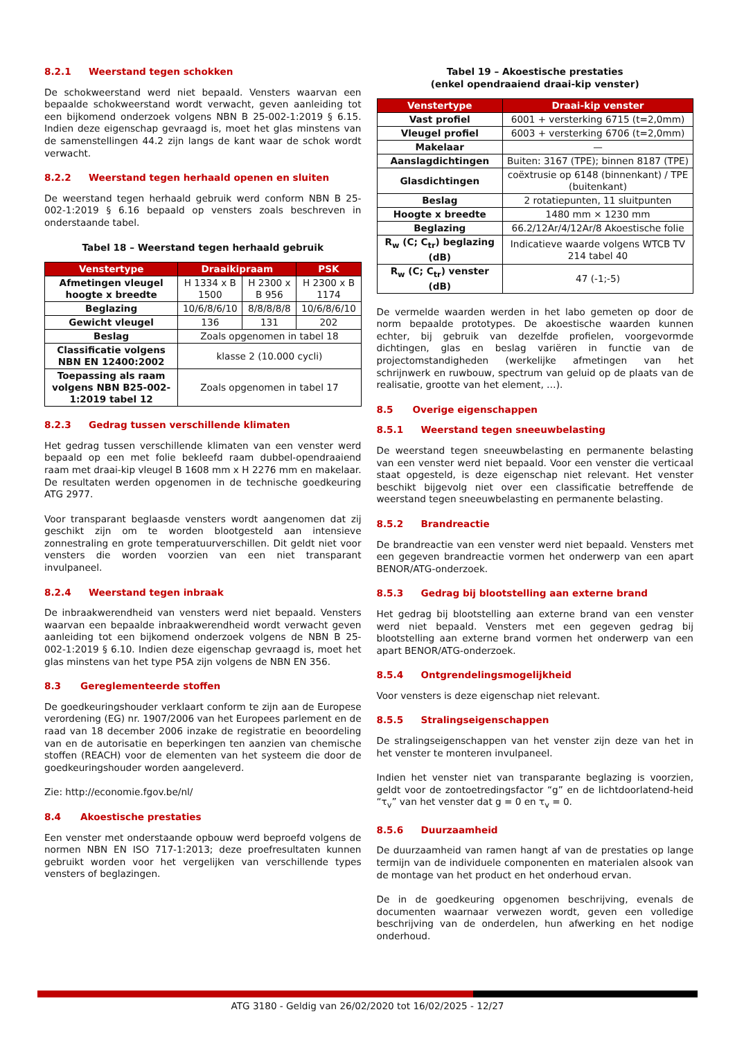8.2.1 Weerstand tegen schokken
De schokweerstand werd niet bepaald. Vensters waarvan een bepaalde schokweerstand wordt verwacht, geven aanleiding tot een bijkomend onderzoek volgens NBN B 25-002-1:2019 § 6.15. Indien deze eigenschap gevraagd is, moet het glas minstens van de samenstellingen 44.2 zijn langs de kant waar de schok wordt verwacht.
8.2.2 Weerstand tegen herhaald openen en sluiten
De weerstand tegen herhaald gebruik werd conform NBN B 25-002-1:2019 § 6.16 bepaald op vensters zoals beschreven in onderstaande tabel.
Tabel 18 – Weerstand tegen herhaald gebruik
| Venstertype | Draaikipraam | | PSK |
| --- | --- | --- | --- |
| Afmetingen vleugel hoogte x breedte | H 1334 x B 1500 | H 2300 x B 956 | H 2300 x B 1174 |
| Beglazing | 10/6/8/6/10 | 8/8/8/8/8 | 10/6/8/6/10 |
| Gewicht vleugel | 136 | 131 | 202 |
| Beslag | Zoals opgenomen in tabel 18 | | |
| Classificatie volgens NBN EN 12400:2002 | klasse 2 (10.000 cycli) | | |
| Toepassing als raam volgens NBN B25-002-1:2019 tabel 12 | Zoals opgenomen in tabel 17 | | |
8.2.3 Gedrag tussen verschillende klimaten
Het gedrag tussen verschillende klimaten van een venster werd bepaald op een met folie bekleefd raam dubbel-opendraaiend raam met draai-kip vleugel B 1608 mm x H 2276 mm en makelaar. De resultaten werden opgenomen in de technische goedkeuring ATG 2977.
Voor transparant beglaasde vensters wordt aangenomen dat zij geschikt zijn om te worden blootgesteld aan intensieve zonnestraling en grote temperatuurverschillen. Dit geldt niet voor vensters die worden voorzien van een niet transparant invulpaneel.
8.2.4 Weerstand tegen inbraak
De inbraakwerendheid van vensters werd niet bepaald. Vensters waarvan een bepaalde inbraakwerendheid wordt verwacht geven aanleiding tot een bijkomend onderzoek volgens de NBN B 25-002-1:2019 § 6.10. Indien deze eigenschap gevraagd is, moet het glas minstens van het type P5A zijn volgens de NBN EN 356.
8.3 Gereglementeerde stoffen
De goedkeuringshouder verklaart conform te zijn aan de Europese verordening (EG) nr. 1907/2006 van het Europees parlement en de raad van 18 december 2006 inzake de registratie en beoordeling van en de autorisatie en beperkingen ten aanzien van chemische stoffen (REACH) voor de elementen van het systeem die door de goedkeuringshouder worden aangeleverd.
Zie: http://economie.fgov.be/nl/
8.4 Akoestische prestaties
Een venster met onderstaande opbouw werd beproefd volgens de normen NBN EN ISO 717-1:2013; deze proefresultaten kunnen gebruikt worden voor het vergelijken van verschillende types vensters of beglazingen.
Tabel 19 – Akoestische prestaties
(enkel opendraaiend draai-kip venster)
| Venstertype | Draai-kip venster |
| --- | --- |
| Vast profiel | 6001 + versterking 6715 (t=2,0mm) |
| Vleugel profiel | 6003 + versterking 6706 (t=2,0mm) |
| Makelaar | — |
| Aanslagdichtingen | Buiten: 3167 (TPE); binnen 8187 (TPE) |
| Glasdichtingen | coëxtrusie op 6148 (binnenkant) / TPE (buitenkant) |
| Beslag | 2 rotatiepunten, 11 sluitpunten |
| Hoogte x breedte | 1480 mm × 1230 mm |
| Beglazing | 66.2/12Ar/4/12Ar/8 Akoestische folie |
| R<sub>w</sub> (C; C<sub>tr</sub>) beglazing (dB) | Indicatieve waarde volgens WTCB TV 214 tabel 40 |
| R<sub>w</sub> (C; C<sub>tr</sub>) venster (dB) | 47 (-1;-5) |
De vermelde waarden werden in het labo gemeten op door de norm bepaalde prototypes. De akoestische waarden kunnen echter, bij gebruik van dezelfde profielen, voorgevormde dichtingen, glas en beslag variëren in functie van de projectomstandigheden (werkelijke afmetingen van het schrijnwerk en ruwbouw, spectrum van geluid op de plaats van de realisatie, grootte van het element, …).
8.5 Overige eigenschappen
8.5.1 Weerstand tegen sneeuwbelasting
De weerstand tegen sneeuwbelasting en permanente belasting van een venster werd niet bepaald. Voor een venster die verticaal staat opgesteld, is deze eigenschap niet relevant. Het venster beschikt bijgevolg niet over een classificatie betreffende de weerstand tegen sneeuwbelasting en permanente belasting.
8.5.2 Brandreactie
De brandreactie van een venster werd niet bepaald. Vensters met een gegeven brandreactie vormen het onderwerp van een apart BENOR/ATG-onderzoek.
8.5.3 Gedrag bij blootstelling aan externe brand
Het gedrag bij blootstelling aan externe brand van een venster werd niet bepaald. Vensters met een gegeven gedrag bij blootstelling aan externe brand vormen het onderwerp van een apart BENOR/ATG-onderzoek.
8.5.4 Ontgrendelingsmogelijkheid
Voor vensters is deze eigenschap niet relevant.
8.5.5 Stralingseigenschappen
De stralingseigenschappen van het venster zijn deze van het in het venster te monteren invulpaneel.
Indien het venster niet van transparante beglazing is voorzien, geldt voor de zontoetredingsfactor “g” en de lichtdoorlatend-heid “τ<sub>v</sub>” van het venster dat g = 0 en τ<sub>v</sub> = 0.
8.5.6 Duurzaamheid
De duurzaamheid van ramen hangt af van de prestaties op lange termijn van de individuele componenten en materialen alsook van de montage van het product en het onderhoud ervan.
De in de goedkeuring opgenomen beschrijving, evenals de documenten waarnaar verwezen wordt, geven een volledige beschrijving van de onderdelen, hun afwerking en het nodige onderhoud.
ATG 3180 - Geldig van 26/02/2020 tot 16/02/2025 - 12/27